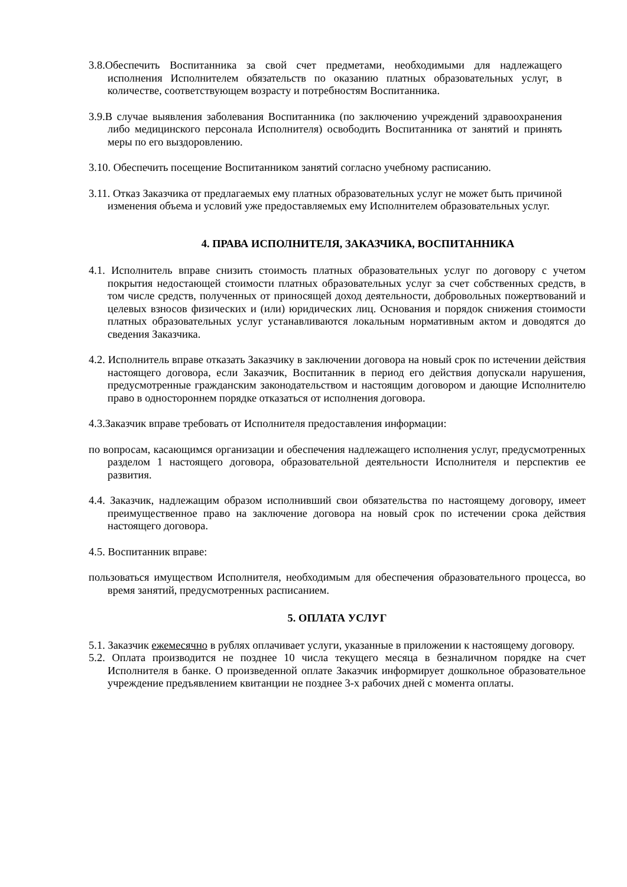3.8.Обеспечить Воспитанника за свой счет предметами, необходимыми для надлежащего исполнения Исполнителем обязательств по оказанию платных образовательных услуг, в количестве, соответствующем возрасту и потребностям Воспитанника.
3.9.В случае выявления заболевания Воспитанника (по заключению учреждений здравоохранения либо медицинского персонала Исполнителя) освободить Воспитанника от занятий и принять меры по его выздоровлению.
3.10. Обеспечить посещение Воспитанником занятий согласно учебному расписанию.
3.11. Отказ Заказчика от предлагаемых ему платных образовательных услуг не может быть причиной изменения объема и условий уже предоставляемых ему Исполнителем образовательных услуг.
4. ПРАВА ИСПОЛНИТЕЛЯ, ЗАКАЗЧИКА, ВОСПИТАННИКА
4.1. Исполнитель вправе снизить стоимость платных образовательных услуг по договору с учетом покрытия недостающей стоимости платных образовательных услуг за счет собственных средств, в том числе средств, полученных от приносящей доход деятельности, добровольных пожертвований и целевых взносов физических и (или) юридических лиц. Основания и порядок снижения стоимости платных образовательных услуг устанавливаются локальным нормативным актом и доводятся до сведения Заказчика.
4.2. Исполнитель вправе отказать Заказчику в заключении договора на новый срок по истечении действия настоящего договора, если Заказчик, Воспитанник в период его действия допускали нарушения, предусмотренные гражданским законодательством и настоящим договором и дающие Исполнителю право в одностороннем порядке отказаться от исполнения договора.
4.3.Заказчик вправе требовать от Исполнителя предоставления информации:
по вопросам, касающимся организации и обеспечения надлежащего исполнения услуг, предусмотренных разделом 1 настоящего договора, образовательной деятельности Исполнителя и перспектив ее развития.
4.4. Заказчик, надлежащим образом исполнивший свои обязательства по настоящему договору, имеет преимущественное право на заключение договора на новый срок по истечении срока действия настоящего договора.
4.5. Воспитанник вправе:
пользоваться имуществом Исполнителя, необходимым для обеспечения образовательного процесса, во время занятий, предусмотренных расписанием.
5. ОПЛАТА УСЛУГ
5.1. Заказчик ежемесячно в рублях оплачивает услуги, указанные в приложении к настоящему договору.
5.2. Оплата производится не позднее 10 числа текущего месяца в безналичном порядке на счет Исполнителя в банке. О произведенной оплате Заказчик информирует дошкольное образовательное учреждение предъявлением квитанции не позднее 3-х рабочих дней с момента оплаты.